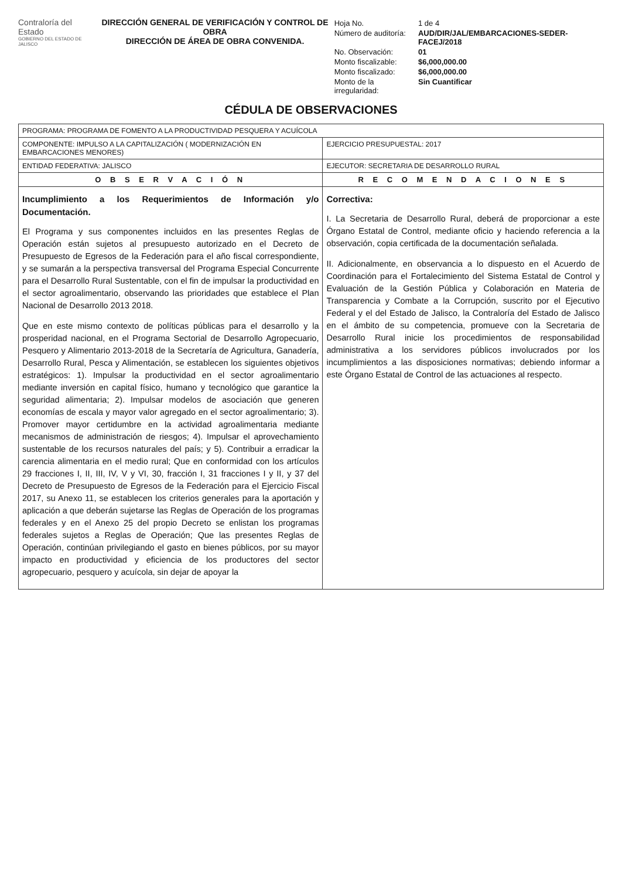Contraloría del Estado
GOBIERNO DEL ESTADO DE JALISCO
DIRECCIÓN GENERAL DE VERIFICACIÓN Y CONTROL DE OBRA
DIRECCIÓN DE ÁREA DE OBRA CONVENIDA.
| Hoja No. | 1 de 4 |
| Número de auditoría: | AUD/DIR/JAL/EMBARCACIONES-SEDER-FACEJ/2018 |
| No. Observación: | 01 |
| Monto fiscalizable: | $6,000,000.00 |
| Monto fiscalizado: | $6,000,000.00 |
| Monto de la irregularidad: | Sin Cuantificar |
CÉDULA DE OBSERVACIONES
| PROGRAMA: PROGRAMA DE FOMENTO A LA PRODUCTIVIDAD PESQUERA Y ACUÍCOLA | |
| COMPONENTE: IMPULSO A LA CAPITALIZACIÓN ( MODERNIZACIÓN EN EMBARCACIONES MENORES) | EJERCICIO PRESUPUESTAL: 2017 |
| ENTIDAD FEDERATIVA: JALISCO | EJECUTOR: SECRETARIA DE DESARROLLO RURAL |
| O B S E R V A C I Ó N | R E C O M E N D A C I O N E S |
| Incumplimiento a los Requerimientos de Información y/o Documentación. El Programa y sus componentes incluidos en las presentes Reglas de Operación están sujetos al presupuesto autorizado en el Decreto de Presupuesto de Egresos de la Federación para el año fiscal correspondiente, y se sumarán a la perspectiva transversal del Programa Especial Concurrente para el Desarrollo Rural Sustentable, con el fin de impulsar la productividad en el sector agroalimentario, observando las prioridades que establece el Plan Nacional de Desarrollo 2013 2018. Que en este mismo contexto de políticas públicas para el desarrollo y la prosperidad nacional, en el Programa Sectorial de Desarrollo Agropecuario, Pesquero y Alimentario 2013-2018 de la Secretaría de Agricultura, Ganadería, Desarrollo Rural, Pesca y Alimentación, se establecen los siguientes objetivos estratégicos: 1). Impulsar la productividad en el sector agroalimentario mediante inversión en capital físico, humano y tecnológico que garantice la seguridad alimentaria; 2). Impulsar modelos de asociación que generen economías de escala y mayor valor agregado en el sector agroalimentario; 3). Promover mayor certidumbre en la actividad agroalimentaria mediante mecanismos de administración de riesgos; 4). Impulsar el aprovechamiento sustentable de los recursos naturales del país; y 5). Contribuir a erradicar la carencia alimentaria en el medio rural; Que en conformidad con los artículos 29 fracciones I, II, III, IV, V y VI, 30, fracción I, 31 fracciones I y II, y 37 del Decreto de Presupuesto de Egresos de la Federación para el Ejercicio Fiscal 2017, su Anexo 11, se establecen los criterios generales para la aportación y aplicación a que deberán sujetarse las Reglas de Operación de los programas federales y en el Anexo 25 del propio Decreto se enlistan los programas federales sujetos a Reglas de Operación; Que las presentes Reglas de Operación, continúan privilegiando el gasto en bienes públicos, por su mayor impacto en productividad y eficiencia de los productores del sector agropecuario, pesquero y acuícola, sin dejar de apoyar la | Correctiva: I. La Secretaria de Desarrollo Rural, deberá de proporcionar a este Órgano Estatal de Control, mediante oficio y haciendo referencia a la observación, copia certificada de la documentación señalada. II. Adicionalmente, en observancia a lo dispuesto en el Acuerdo de Coordinación para el Fortalecimiento del Sistema Estatal de Control y Evaluación de la Gestión Pública y Colaboración en Materia de Transparencia y Combate a la Corrupción, suscrito por el Ejecutivo Federal y el del Estado de Jalisco, la Contraloría del Estado de Jalisco en el ámbito de su competencia, promueve con la Secretaria de Desarrollo Rural inicie los procedimientos de responsabilidad administrativa a los servidores públicos involucrados por los incumplimientos a las disposiciones normativas; debiendo informar a este Órgano Estatal de Control de las actuaciones al respecto. |